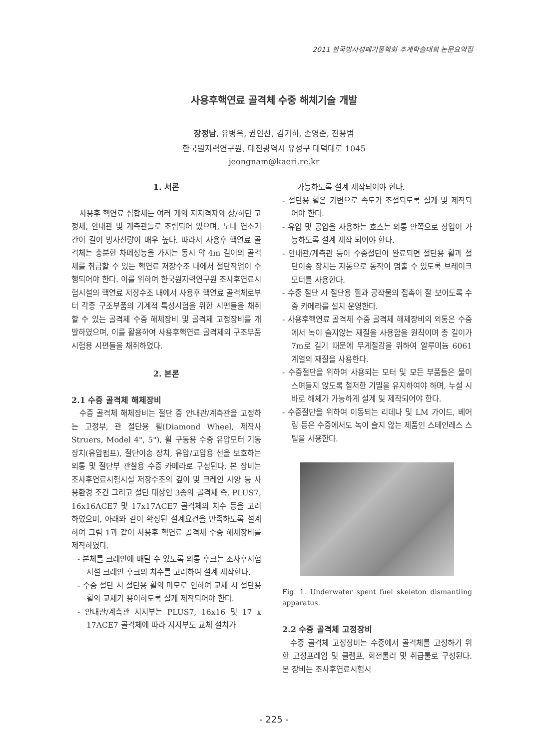2011 한국방사성폐기물학회 추계학술대회 논문요약집
사용후핵연료 골격체 수중 해체기술 개발
장정남, 유병옥, 권인찬, 김기하, 손영준, 전용범
한국원자력연구원, 대전광역시 유성구 대덕대로 1045
jeongnam@kaeri.re.kr
1. 서론
사용후 핵연료 집합체는 여러 개의 지지격자와 상/하단 고정체, 안내관 및 계측관들로 조립되어 있으며, 노내 연소기간이 길어 방사선량이 매우 높다. 따라서 사용후 핵연료 골격체는 충분한 차폐성능을 가지는 동시 약 4m 길이의 골격체를 취급할 수 있는 핵연료 저장수조 내에서 절단작업이 수행되어야 한다. 이를 위하여 한국원자력연구원 조사후연료시험시설의 핵연료 저장수조 내에서 사용후 핵연료 골격체로부터 각종 구조부품의 기계적 특성시험을 위한 시편들을 채취할 수 있는 골격체 수중 해체장비 및 골격체 고정장비를 개발하였으며, 이를 활용하여 사용후핵연료 골격체의 구조부품 시험용 시편들을 채취하였다.
2. 본론
2.1 수중 골격체 해체장비
수중 골격체 해체장비는 절단 중 안내관/계측관을 고정하는 고정부, 관 절단용 휠(Diamond Wheel, 제작사 Struers, Model 4", 5"), 휠 구동용 수중 유압모터 기동장치(유압펌프), 절단이송 장치, 유압/고압용 선을 보호하는 외통 및 절단부 관찰용 수중 카메라로 구성된다. 본 장비는 조사후연료시험시설 저장수조의 깊이 및 크레인 사양 등 사용환경 조건 그리고 절단 대상인 3종의 골격체 즉, PLUS7, 16x16ACE7 및 17x17ACE7 골격체의 치수 등을 고려하였으며, 아래와 같이 확정된 설계요건을 만족하도록 설계하여 그림 1과 같이 사용후 핵연료 골격체 수중 해체장비를 제작하였다.
- 본체를 크레인에 매달 수 있도록 외통 후크는 조사후시험시설 크레인 후크의 치수를 고려하여 설계 제작한다.
- 수중 절단 시 절단용 휠의 마모로 인하여 교체 시 절단용 휠의 교체가 용이하도록 설계 제작되어야 한다.
- 안내관/계측관 지지부는 PLUS7, 16x16 및 17 x 17ACE7 골격체에 따라 지지부도 교체 설치가
가능하도록 설계 제작되어야 한다.
- 절단용 휠은 가변으로 속도가 조절되도록 설계 및 제작되어야 한다.
- 유압 및 공압을 사용하는 호스는 외통 안쪽으로 장입이 가능하도록 설계 제작 되어야 한다.
- 안내관/계측관 등이 수중절단이 완료되면 절단용 휠과 절단이송 장치는 자동으로 동작이 멈출 수 있도록 브레이크 모터를 사용한다.
- 수중 절단 시 절단용 휠과 공작물의 접촉이 잘 보이도록 수중 카메라를 설치 운영한다.
- 사용후핵연료 골격체 수중 골격체 해체장비의 외통은 수중에서 녹이 슬지않는 재질을 사용함을 원칙이며 총 길이가 7m로 길기 때문에 무게절감을 위하여 알루미늄 6061 계열의 재질을 사용한다.
- 수중절단을 위하여 사용되는 모터 및 모든 부품들은 물이 스며들지 않도록 철저한 기밀을 유지하여야 하며, 누설 시 바로 해체가 가능하게 설계 및 제작되어야 한다.
- 수중절단을 위하여 이동되는 리데나 및 LM 가이드, 베어링 등은 수중에서도 녹이 슬지 않는 제품인 스테인레스 스틸을 사용한다.
Fig. 1. Underwater spent fuel skeleton dismantling apparatus.
2.2 수중 골격체 고정장비
수중 골격체 고정장비는 수중에서 골격체를 고정하기 위한 고정프레임 및 클램프, 회전롤러 및 취급툴로 구성된다. 본 장비는 조사후연료시험시
- 225 -